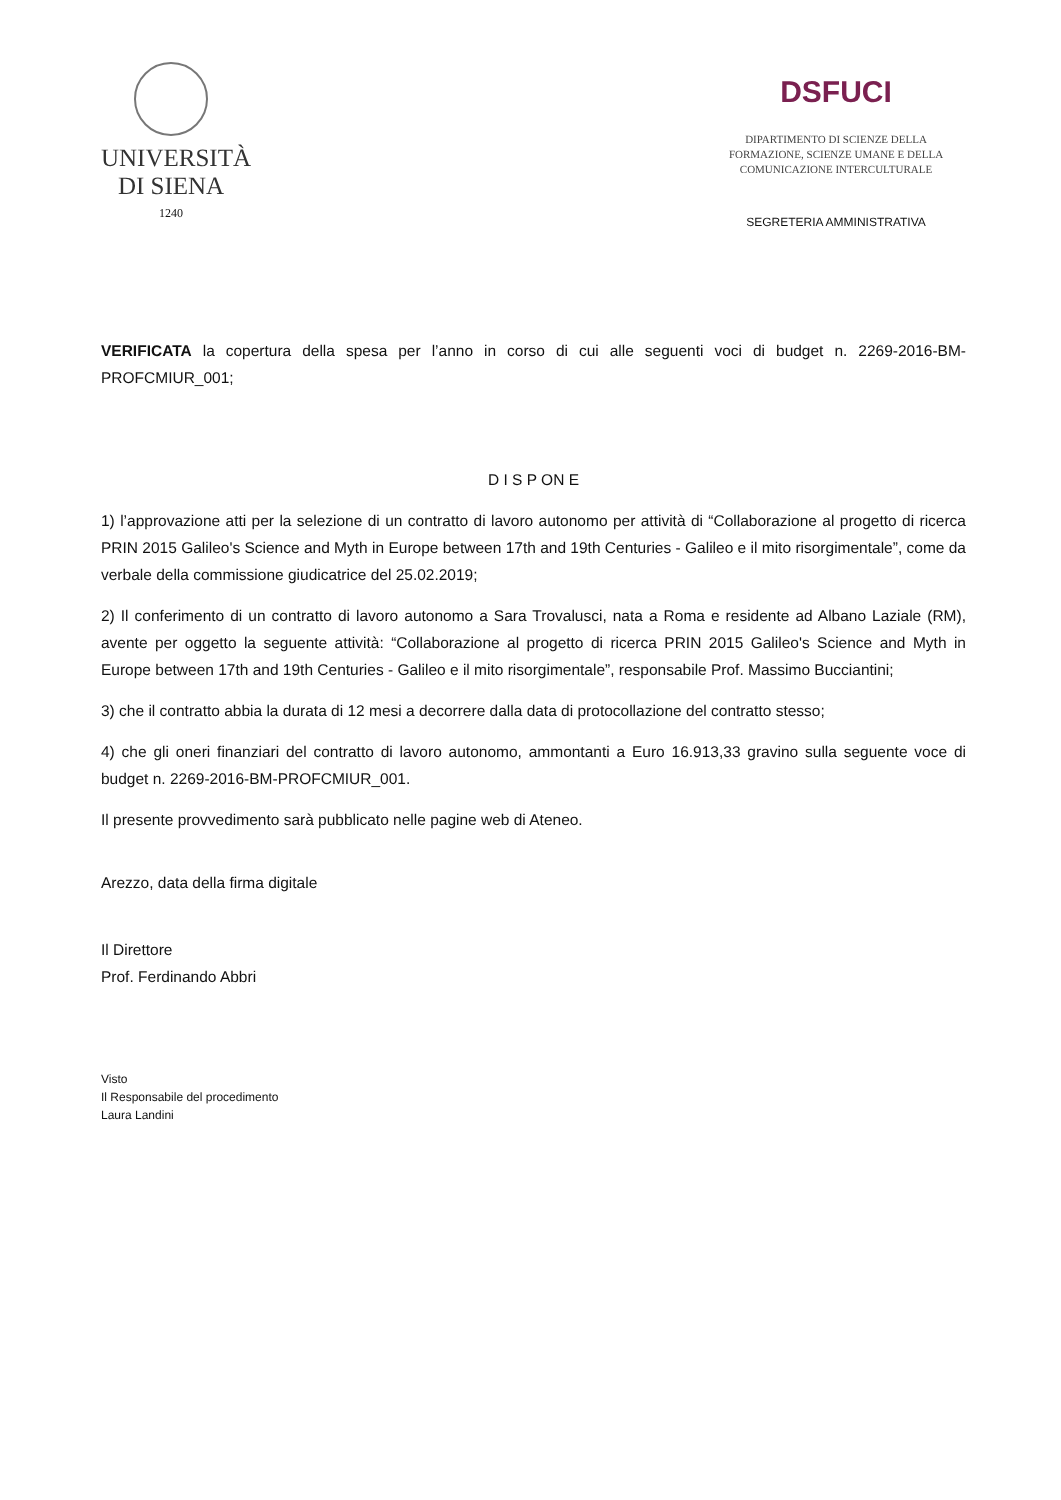UNIVERSITÀ
DI SIENA
1240
DSFUCI
DIPARTIMENTO DI SCIENZE DELLA
FORMAZIONE, SCIENZE UMANE E DELLA
COMUNICAZIONE INTERCULTURALE
SEGRETERIA AMMINISTRATIVA
VERIFICATA la copertura della spesa per l’anno in corso di cui alle seguenti voci di budget n. 2269-2016-BM-PROFCMIUR_001;
D I S P ON E
1) l’approvazione atti per la selezione di un contratto di lavoro autonomo per attività di “Collaborazione al progetto di ricerca PRIN 2015 Galileo's Science and Myth in Europe between 17th and 19th Centuries - Galileo e il mito risorgimentale”, come da verbale della commissione giudicatrice del 25.02.2019;
2) Il conferimento di un contratto di lavoro autonomo a Sara Trovalusci, nata a Roma e residente ad Albano Laziale (RM), avente per oggetto la seguente attività: “Collaborazione al progetto di ricerca PRIN 2015 Galileo's Science and Myth in Europe between 17th and 19th Centuries - Galileo e il mito risorgimentale”, responsabile Prof. Massimo Bucciantini;
3) che il contratto abbia la durata di 12 mesi a decorrere dalla data di protocollazione del contratto stesso;
4) che gli oneri finanziari del contratto di lavoro autonomo, ammontanti a Euro 16.913,33 gravino sulla seguente voce di budget n. 2269-2016-BM-PROFCMIUR_001.
Il presente provvedimento sarà pubblicato nelle pagine web di Ateneo.
Arezzo, data della firma digitale
Il Direttore
Prof. Ferdinando Abbri
Visto
Il Responsabile del procedimento
Laura Landini